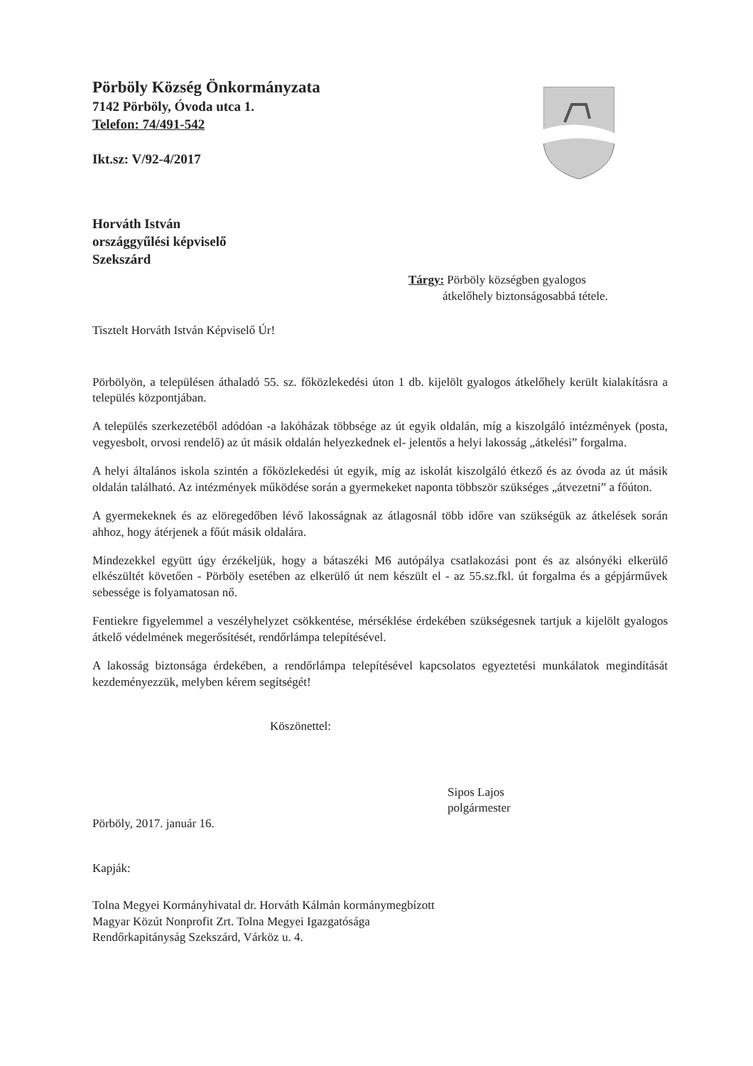Pörböly Község Önkormányzata
7142 Pörböly, Óvoda utca 1.
Telefon: 74/491-542
Ikt.sz: V/92-4/2017
Horváth István
országgyűlési képviselő
Szekszárd
Tárgy: Pörböly községben gyalogos
átkelőhely biztonságosabbá tétele.
Tisztelt Horváth István Képviselő Úr!
Pörbölyön, a településen áthaladó 55. sz. főközlekedési úton 1 db. kijelölt gyalogos átkelőhely került kialakításra a település központjában.
A település szerkezetéből adódóan -a lakóházak többsége az út egyik oldalán, míg a kiszolgáló intézmények (posta, vegyesbolt, orvosi rendelő) az út másik oldalán helyezkednek el- jelentős a helyi lakosság „átkelési” forgalma.
A helyi általános iskola szintén a főközlekedési út egyik, míg az iskolát kiszolgáló étkező és az óvoda az út másik oldalán található. Az intézmények működése során a gyermekeket naponta többször szükséges „átvezetni” a főúton.
A gyermekeknek és az elöregedőben lévő lakosságnak az átlagosnál több időre van szükségük az átkelések során ahhoz, hogy átérjenek a főút másik oldalára.
Mindezekkel együtt úgy érzékeljük, hogy a bátaszéki M6 autópálya csatlakozási pont és az alsónyéki elkerülő elkészültét követően - Pörböly esetében az elkerülő út nem készült el - az 55.sz.fkl. út forgalma és a gépjárművek sebessége is folyamatosan nő.
Fentiekre figyelemmel a veszélyhelyzet csökkentése, mérséklése érdekében szükségesnek tartjuk a kijelölt gyalogos átkelő védelmének megerősítését, rendőrlámpa telepítésével.
A lakosság biztonsága érdekében, a rendőrlámpa telepítésével kapcsolatos egyeztetési munkálatok megindítását kezdeményezzük, melyben kérem segítségét!
Köszönettel:
Sipos Lajos
polgármester
Pörböly, 2017. január 16.
Kapják:
Tolna Megyei Kormányhivatal dr. Horváth Kálmán kormánymegbízott
Magyar Közút Nonprofit Zrt. Tolna Megyei Igazgatósága
Rendőrkapitányság Szekszárd, Várköz u. 4.